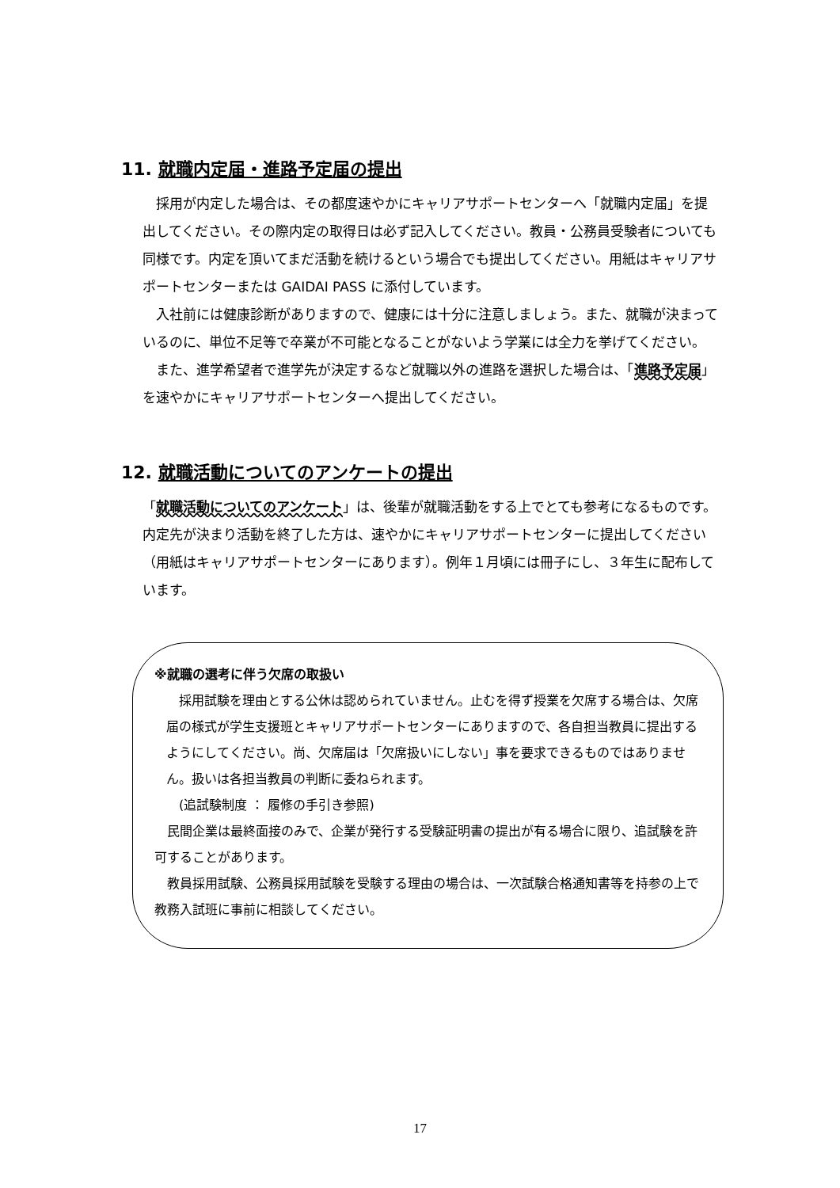11. 就職内定届・進路予定届の提出
採用が内定した場合は、その都度速やかにキャリアサポートセンターへ「就職内定届」を提出してください。その際内定の取得日は必ず記入してください。教員・公務員受験者についても同様です。内定を頂いてまだ活動を続けるという場合でも提出してください。用紙はキャリアサポートセンターまたは GAIDAI PASS に添付しています。
入社前には健康診断がありますので、健康には十分に注意しましょう。また、就職が決まっているのに、単位不足等で卒業が不可能となることがないよう学業には全力を挙げてください。
また、進学希望者で進学先が決定するなど就職以外の進路を選択した場合は、「進路予定届」を速やかにキャリアサポートセンターへ提出してください。
12. 就職活動についてのアンケートの提出
「就職活動についてのアンケート」は、後輩が就職活動をする上でとても参考になるものです。内定先が決まり活動を終了した方は、速やかにキャリアサポートセンターに提出してください（用紙はキャリアサポートセンターにあります）。例年１月頃には冊子にし、３年生に配布しています。
※就職の選考に伴う欠席の取扱い
採用試験を理由とする公休は認められていません。止むを得ず授業を欠席する場合は、欠席届の様式が学生支援班とキャリアサポートセンターにありますので、各自担当教員に提出するようにしてください。尚、欠席届は「欠席扱いにしない」事を要求できるものではありません。扱いは各担当教員の判断に委ねられます。
(追試験制度 ： 履修の手引き参照)
民間企業は最終面接のみで、企業が発行する受験証明書の提出が有る場合に限り、追試験を許可することがあります。
教員採用試験、公務員採用試験を受験する理由の場合は、一次試験合格通知書等を持参の上で教務入試班に事前に相談してください。
17